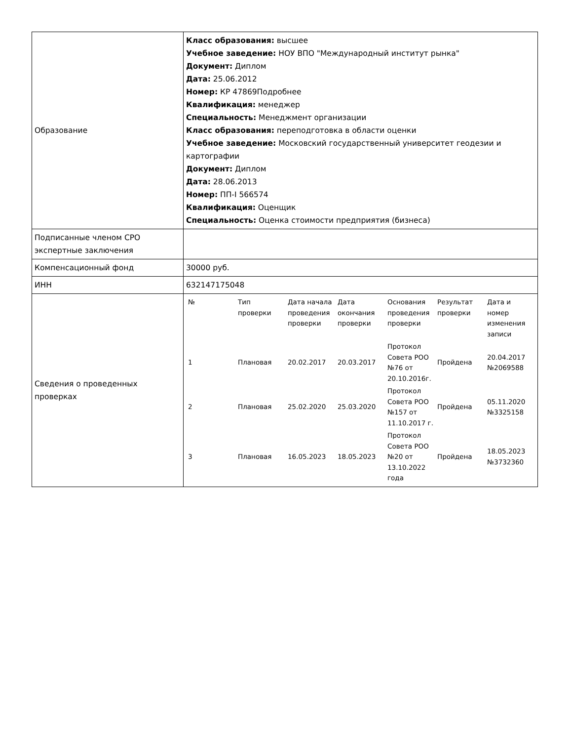| Образование | Класс образования: высшее Учебное заведение: НОУ ВПО "Международный институт рынка" Документ: Диплом Дата: 25.06.2012 Номер: КР 47869Подробнее Квалификация: менеджер Специальность: Менеджмент организации Класс образования: переподготовка в области оценки Учебное заведение: Московский государственный университет геодезии и картографии Документ: Диплом Дата: 28.06.2013 Номер: ПП-I 566574 Квалификация: Оценщик Специальность: Оценка стоимости предприятия (бизнеса) |
| Подписанные членом СРО экспертные заключения | |
| Компенсационный фонд | 30000 руб. |
| ИНН | 632147175048 |
| Сведения о проведенных проверках | / № / Тип проверки / Дата начала проведения проверки / Дата окончания проверки / Основания проведения проверки / Результат проверки / Дата и номер изменения записи / / --- / --- / --- / --- / --- / --- / --- / / 1 / Плановая / 20.02.2017 / 20.03.2017 / Протокол Совета РОО №76 от 20.10.2016г. / Пройдена / 20.04.2017 №2069588 / / 2 / Плановая / 25.02.2020 / 25.03.2020 / Протокол Совета РОО №157 от 11.10.2017 г. / Пройдена / 05.11.2020 №3325158 / / 3 / Плановая / 16.05.2023 / 18.05.2023 / Протокол Совета РОО №20 от 13.10.2022 года / Пройдена / 18.05.2023 №3732360 / |